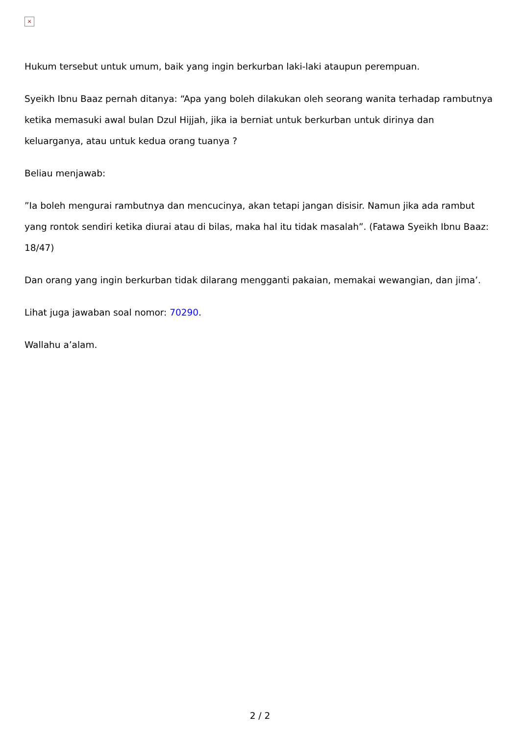×
Hukum tersebut untuk umum, baik yang ingin berkurban laki-laki ataupun perempuan.
Syeikh Ibnu Baaz pernah ditanya: “Apa yang boleh dilakukan oleh seorang wanita terhadap rambutnya ketika memasuki awal bulan Dzul Hijjah, jika ia berniat untuk berkurban untuk dirinya dan keluarganya, atau untuk kedua orang tuanya ?
Beliau menjawab:
”Ia boleh mengurai rambutnya dan mencucinya, akan tetapi jangan disisir. Namun jika ada rambut yang rontok sendiri ketika diurai atau di bilas, maka hal itu tidak masalah”. (Fatawa Syeikh Ibnu Baaz: 18/47)
Dan orang yang ingin berkurban tidak dilarang mengganti pakaian, memakai wewangian, dan jima’.
Lihat juga jawaban soal nomor: 70290.
Wallahu a’alam.
2 / 2